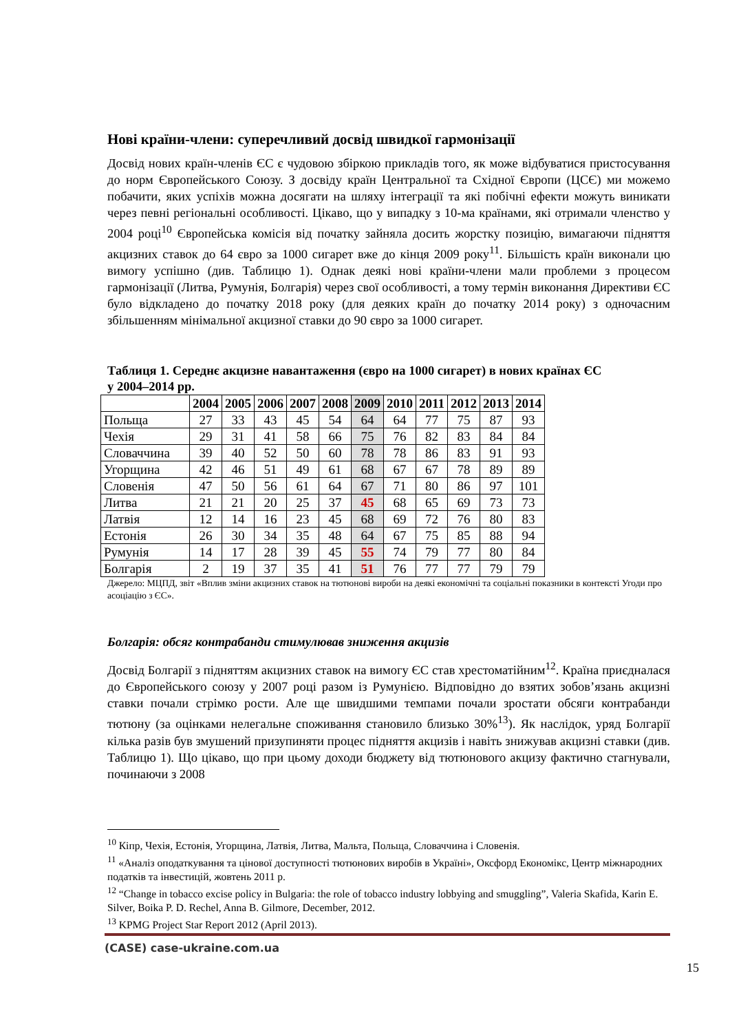Нові країни-члени: суперечливий досвід швидкої гармонізації
Досвід нових країн-членів ЄС є чудовою збіркою прикладів того, як може відбуватися пристосування до норм Європейського Союзу. З досвіду країн Центральної та Східної Європи (ЦСЄ) ми можемо побачити, яких успіхів можна досягати на шляху інтеграції та які побічні ефекти можуть виникати через певні регіональні особливості. Цікаво, що у випадку з 10-ма країнами, які отримали членство у 2004 році<sup>10</sup> Європейська комісія від початку зайняла досить жорстку позицію, вимагаючи підняття акцизних ставок до 64 євро за 1000 сигарет вже до кінця 2009 року<sup>11</sup>. Більшість країн виконали цю вимогу успішно (див. Таблицю 1). Однак деякі нові країни-члени мали проблеми з процесом гармонізації (Литва, Румунія, Болгарія) через свої особливості, а тому термін виконання Директиви ЄС було відкладено до початку 2018 року (для деяких країн до початку 2014 року) з одночасним збільшенням мінімальної акцизної ставки до 90 євро за 1000 сигарет.
Таблиця 1. Середнє акцизне навантаження (євро на 1000 сигарет) в нових країнах ЄС у 2004–2014 рр.
| | 2004 | 2005 | 2006 | 2007 | 2008 | 2009 | 2010 | 2011 | 2012 | 2013 | 2014 |
| --- | --- | --- | --- | --- | --- | --- | --- | --- | --- | --- | --- |
| Польща | 27 | 33 | 43 | 45 | 54 | 64 | 64 | 77 | 75 | 87 | 93 |
| Чехія | 29 | 31 | 41 | 58 | 66 | 75 | 76 | 82 | 83 | 84 | 84 |
| Словаччина | 39 | 40 | 52 | 50 | 60 | 78 | 78 | 86 | 83 | 91 | 93 |
| Угорщина | 42 | 46 | 51 | 49 | 61 | 68 | 67 | 67 | 78 | 89 | 89 |
| Словенія | 47 | 50 | 56 | 61 | 64 | 67 | 71 | 80 | 86 | 97 | 101 |
| Литва | 21 | 21 | 20 | 25 | 37 | 45 | 68 | 65 | 69 | 73 | 73 |
| Латвія | 12 | 14 | 16 | 23 | 45 | 68 | 69 | 72 | 76 | 80 | 83 |
| Естонія | 26 | 30 | 34 | 35 | 48 | 64 | 67 | 75 | 85 | 88 | 94 |
| Румунія | 14 | 17 | 28 | 39 | 45 | 55 | 74 | 79 | 77 | 80 | 84 |
| Болгарія | 2 | 19 | 37 | 35 | 41 | 51 | 76 | 77 | 77 | 79 | 79 |
Джерело: МЦПД, звіт «Вплив зміни акцизних ставок на тютюнові вироби на деякі економічні та соціальні показники в контексті Угоди про асоціацію з ЄС».
Болгарія: обсяг контрабанди стимулював зниження акцизів
Досвід Болгарії з підняттям акцизних ставок на вимогу ЄС став хрестоматійним<sup>12</sup>. Країна приєдналася до Європейського союзу у 2007 році разом із Румунією. Відповідно до взятих зобов’язань акцизні ставки почали стрімко рости. Але ще швидшими темпами почали зростати обсяги контрабанди тютюну (за оцінками нелегальне споживання становило близько 30%<sup>13</sup>). Як наслідок, уряд Болгарії кілька разів був змушений призупиняти процес підняття акцизів і навіть знижував акцизні ставки (див. Таблицю 1). Що цікаво, що при цьому доходи бюджету від тютюнового акцизу фактично стагнували, починаючи з 2008
<sup>10</sup> Кіпр, Чехія, Естонія, Угорщина, Латвія, Литва, Мальта, Польща, Словаччина і Словенія.
<sup>11</sup> «Аналіз оподаткування та цінової доступності тютюнових виробів в Україні», Оксфорд Економікс, Центр міжнародних податків та інвестицій, жовтень 2011 р.
<sup>12</sup> “Change in tobacco excise policy in Bulgaria: the role of tobacco industry lobbying and smuggling”, Valeria Skafida, Karin E. Silver, Boika P. D. Rechel, Anna B. Gilmore, December, 2012.
<sup>13</sup> KPMG Project Star Report 2012 (April 2013).
(CASE) case-ukraine.com.ua
15